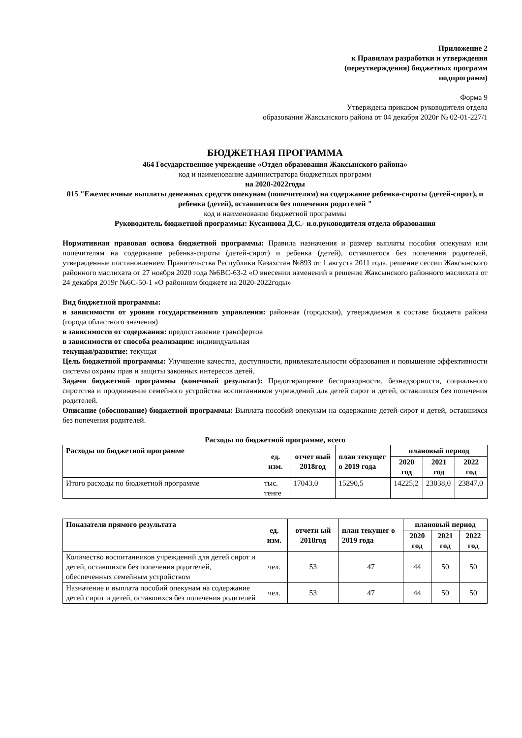Приложение 2
к Правилам разработки и утверждения
(переутверждения) бюджетных программ
подпрограмм)
Форма 9
Утверждена приказом руководителя отдела
образования Жаксынского района от 04 декабря 2020г № 02-01-227/1
БЮДЖЕТНАЯ ПРОГРАММА
464 Государственное учреждение «Отдел образования Жаксынского района»
код и наименование администратора бюджетных программ
на 2020-2022годы
015 "Ежемесячные выплаты денежных средств опекунам (попечителям) на содержание ребенка-сироты (детей-сирот), и ребенка (детей), оставшегося без попечения родителей "
код и наименование бюджетной программы
Руководитель бюджетной программы: Кусаинова Д.С.- и.о.руководителя отдела образования
Нормативная правовая основа бюджетной программы: Правила назначения и размер выплаты пособия опекунам или попечителям на содержание ребенка-сироты (детей-сирот) и ребенка (детей), оставшегося без попечения родителей, утвержденные постановлением Правительства Республики Казахстан №893 от 1 августа 2011 года, решение сессии Жаксынского районного маслихата от 27 ноября 2020 года №6ВС-63-2 «О внесении изменений в решение Жаксынского районного маслихата от 24 декабря 2019г №6С-50-1 «О районном бюджете на 2020-2022годы»
Вид бюджетной программы:
в зависимости от уровня государственного управления: районная (городская), утверждаемая в составе бюджета района (города областного значения)
в зависимости от содержания: предоставление трансфертов
в зависимости от способа реализации: индивидуальная
текущая/развитие: текущая
Цель бюджетной программы: Улучшение качества, доступности, привлекательности образования и повышение эффективности системы охраны прав и защиты законных интересов детей.
Задачи бюджетной программы (конечный результат): Предотвращение беспризорности, безнадзорности, социального сиротства и продвижение семейного устройства воспитанников учреждений для детей сирот и детей, оставшихся без попечения родителей.
Описание (обоснование) бюджетной программы: Выплата пособий опекунам на содержание детей-сирот и детей, оставшихся без попечения родителей.
Расходы по бюджетной программе, всего
| Расходы по бюджетной программе | ед. изм. | отчет ный 2018год | план текущег о 2019 года | плановый период | | |
| --- | --- | --- | --- | --- | --- | --- |
| | | | | 2020 год | 2021 год | 2022 год |
| Итого расходы по бюджетной программе | тыс. тенге | 17043,0 | 15290,5 | 14225,2 | 23038,0 | 23847,0 |
| Показатели прямого результата | ед. изм. | отчетн ый 2018год | план текущег о 2019 года | плановый период | | |
| --- | --- | --- | --- | --- | --- | --- |
| | | | | 2020 год | 2021 год | 2022 год |
| Количество воспитанников учреждений для детей сирот и детей, оставшихся без попечения родителей, обеспеченных семейным устройством | чел. | 53 | 47 | 44 | 50 | 50 |
| Назначение и выплата пособий опекунам на содержание детей сирот и детей, оставшихся без попечения родителей | чел. | 53 | 47 | 44 | 50 | 50 |